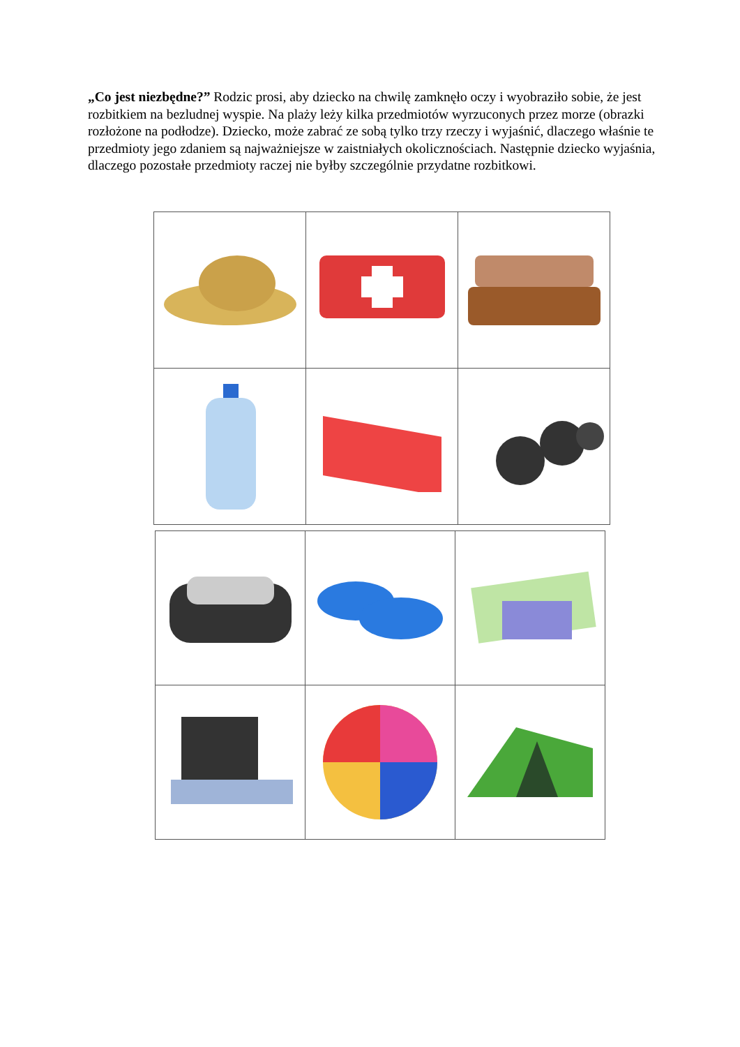„Co jest niezbędne?” Rodzic prosi, aby dziecko na chwilę zamknęło oczy i wyobraziło sobie, że jest rozbitkiem na bezludnej wyspie. Na plaży leży kilka przedmiotów wyrzuconych przez morze (obrazki rozłożone na podłodze). Dziecko, może zabrać ze sobą tylko trzy rzeczy i wyjaśnić, dlaczego właśnie te przedmioty jego zdaniem są najważniejsze w zaistniałych okolicznościach. Następnie dziecko wyjaśnia, dlaczego pozostałe przedmioty raczej nie byłby szczególnie przydatne rozbitkowi.